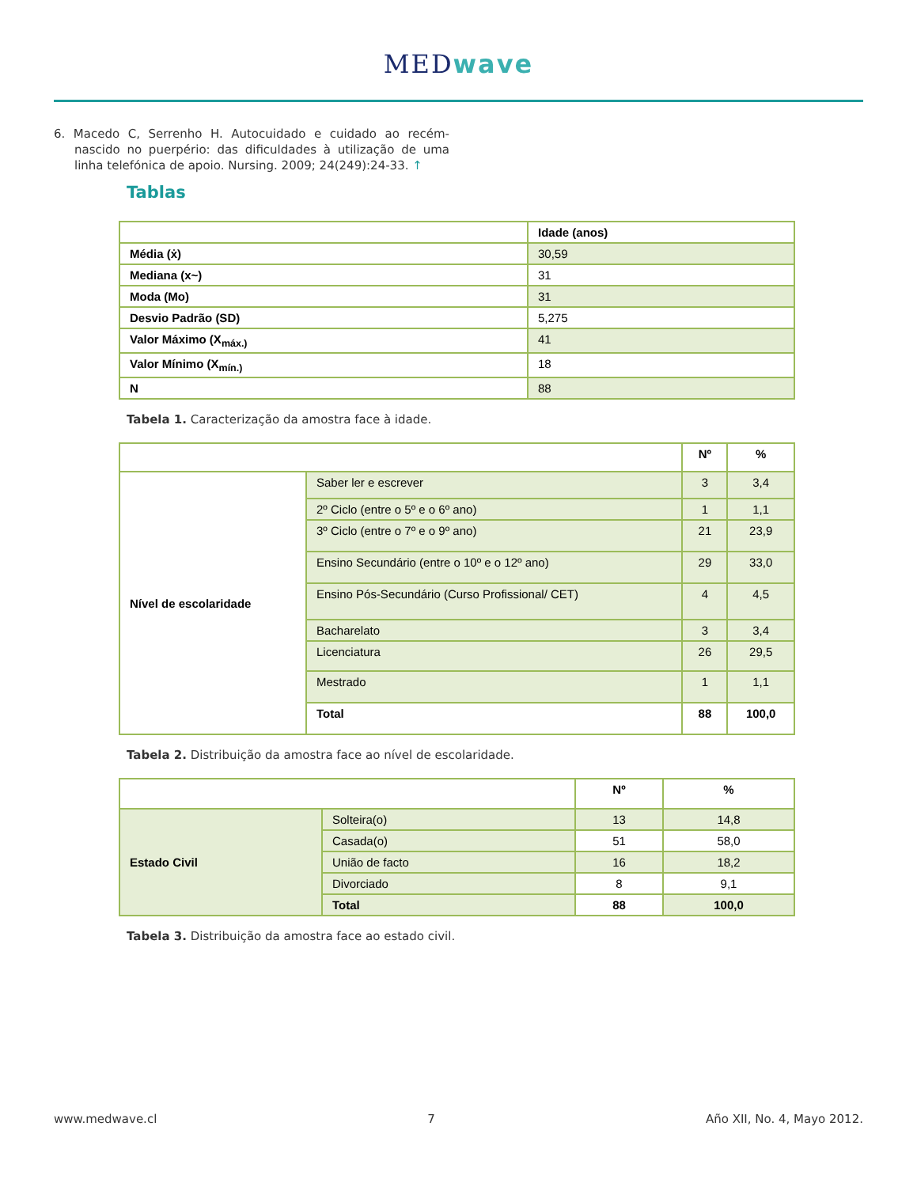MEDwave
6. Macedo C, Serrenho H. Autocuidado e cuidado ao recém-nascido no puerpério: das dificuldades à utilização de uma linha telefónica de apoio. Nursing. 2009; 24(249):24-33. ↑
Tablas
| | Idade (anos) |
| --- | --- |
| Média (ẋ) | 30,59 |
| Mediana (x~) | 31 |
| Moda (Mo) | 31 |
| Desvio Padrão (SD) | 5,275 |
| Valor Máximo (X<sub>máx.)</sub> | 41 |
| Valor Mínimo (X<sub>mín.)</sub> | 18 |
| N | 88 |
Tabela 1. Caracterização da amostra face à idade.
| | | Nº | % |
| --- | --- | --- | --- |
| Nível de escolaridade | Saber ler e escrever | 3 | 3,4 |
| | 2º Ciclo (entre o 5º e o 6º ano) | 1 | 1,1 |
| | 3º Ciclo (entre o 7º e o 9º ano) | 21 | 23,9 |
| | Ensino Secundário (entre o 10º e o 12º ano) | 29 | 33,0 |
| | Ensino Pós-Secundário (Curso Profissional/ CET) | 4 | 4,5 |
| | Bacharelato | 3 | 3,4 |
| | Licenciatura | 26 | 29,5 |
| | Mestrado | 1 | 1,1 |
| | Total | 88 | 100,0 |
Tabela 2. Distribuição da amostra face ao nível de escolaridade.
| | | Nº | % |
| --- | --- | --- | --- |
| Estado Civil | Solteira(o) | 13 | 14,8 |
| | Casada(o) | 51 | 58,0 |
| | União de facto | 16 | 18,2 |
| | Divorciado | 8 | 9,1 |
| | Total | 88 | 100,0 |
Tabela 3. Distribuição da amostra face ao estado civil.
www.medwave.cl 7 Año XII, No. 4, Mayo 2012.